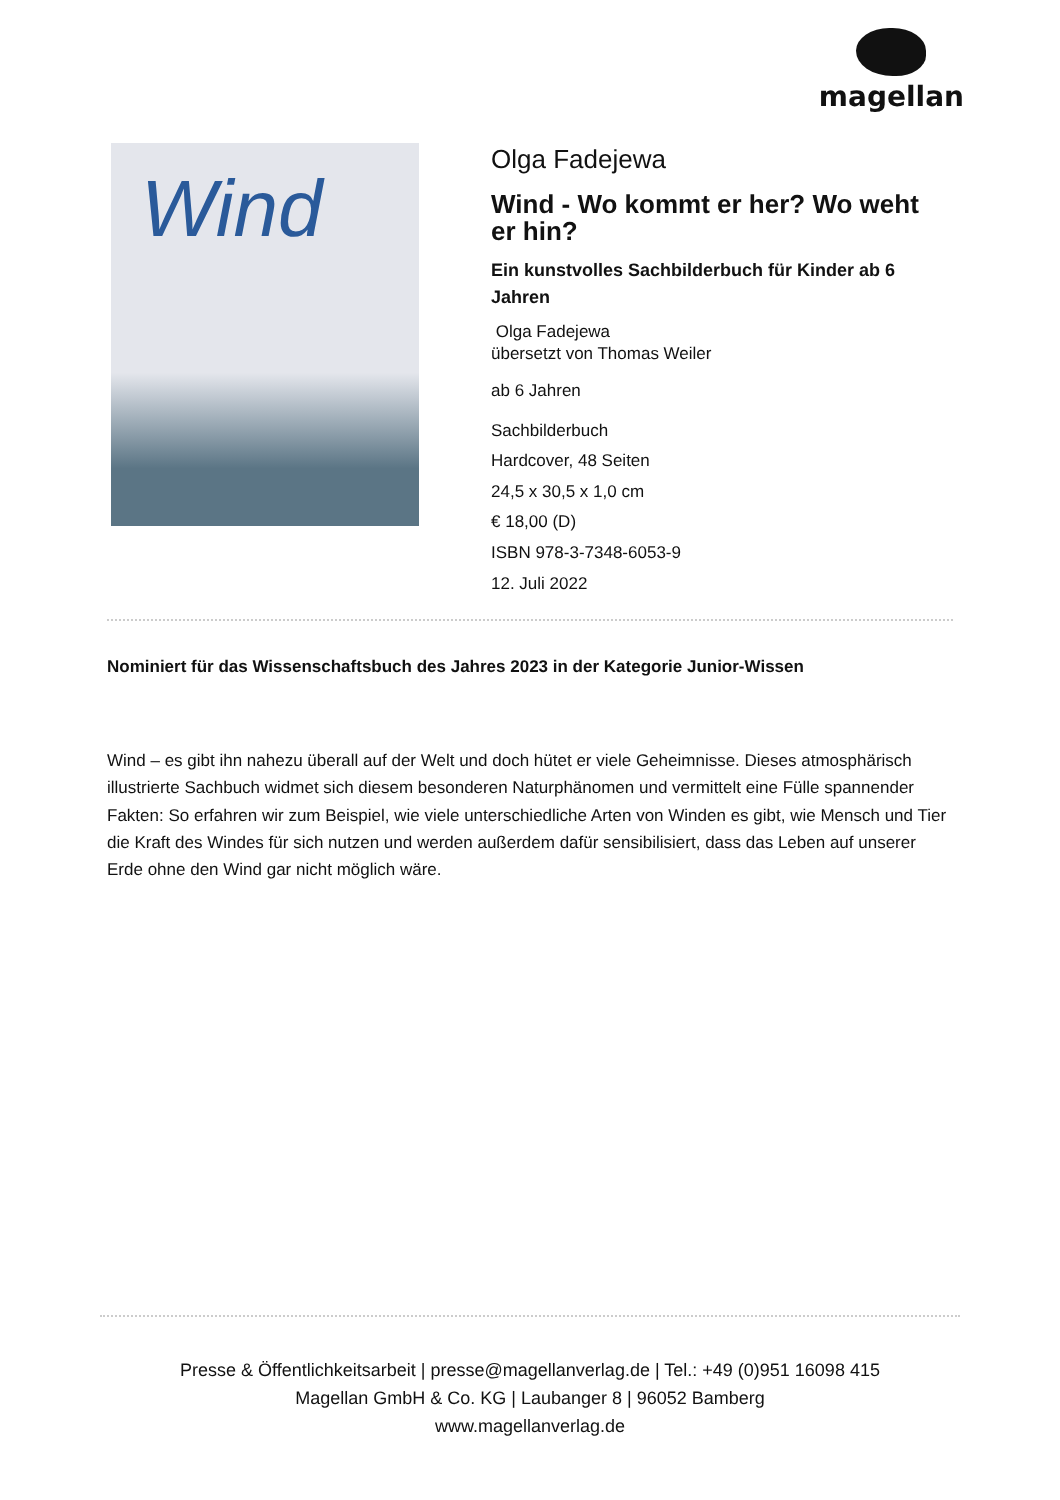magellan
Wind
Olga Fadejewa
Wind - Wo kommt er her? Wo weht er hin?
Ein kunstvolles Sachbilderbuch für Kinder ab 6 Jahren
Olga Fadejewa
übersetzt von Thomas Weiler
ab 6 Jahren
Sachbilderbuch
Hardcover, 48 Seiten
24,5 x 30,5 x 1,0 cm
€ 18,00 (D)
ISBN 978-3-7348-6053-9
12. Juli 2022
Nominiert für das Wissenschaftsbuch des Jahres 2023 in der Kategorie Junior-Wissen
Wind – es gibt ihn nahezu überall auf der Welt und doch hütet er viele Geheimnisse. Dieses atmosphärisch illustrierte Sachbuch widmet sich diesem besonderen Naturphänomen und vermittelt eine Fülle spannender Fakten: So erfahren wir zum Beispiel, wie viele unterschiedliche Arten von Winden es gibt, wie Mensch und Tier die Kraft des Windes für sich nutzen und werden außerdem dafür sensibilisiert, dass das Leben auf unserer Erde ohne den Wind gar nicht möglich wäre.
Presse & Öffentlichkeitsarbeit | presse@magellanverlag.de | Tel.: +49 (0)951 16098 415
Magellan GmbH & Co. KG | Laubanger 8 | 96052 Bamberg
www.magellanverlag.de